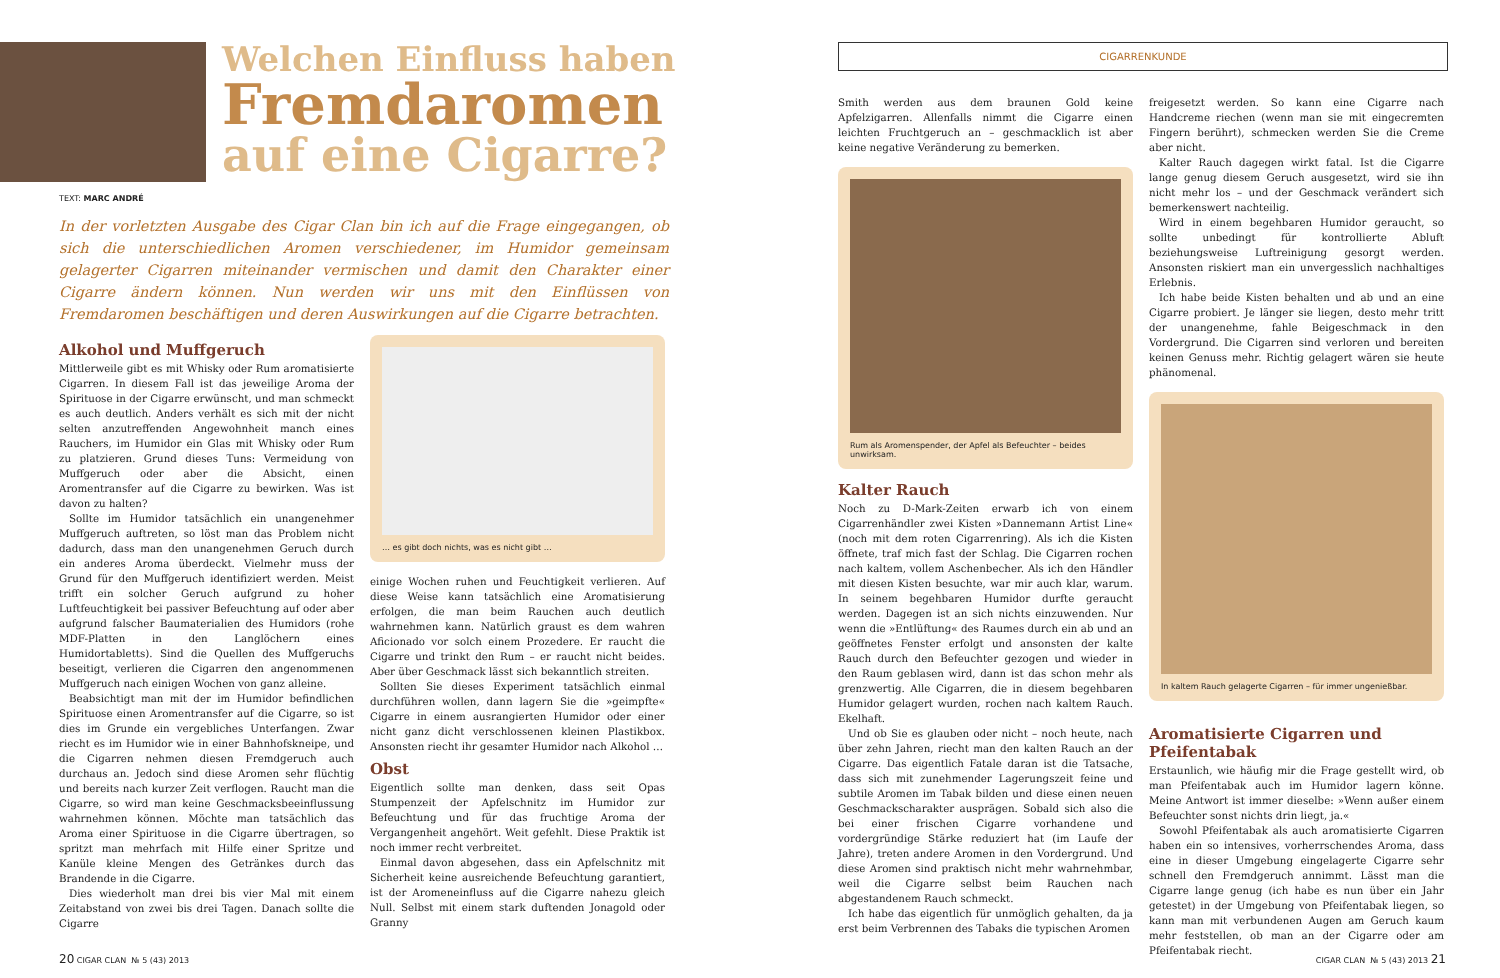Welchen Einfluss haben
Fremdaromen
auf eine Cigarre?
TEXT: MARC ANDRÉ
In der vorletzten Ausgabe des Cigar Clan bin ich auf die Frage eingegangen, ob sich die unterschiedlichen Aromen verschiedener, im Humidor gemeinsam gelagerter Cigarren miteinander vermischen und damit den Charakter einer Cigarre ändern können. Nun werden wir uns mit den Einflüssen von Fremdaromen beschäftigen und deren Auswirkungen auf die Cigarre betrachten.
Alkohol und Muffgeruch
Mittlerweile gibt es mit Whisky oder Rum aromatisierte Cigarren. In diesem Fall ist das jeweilige Aroma der Spirituose in der Cigarre erwünscht, und man schmeckt es auch deutlich. Anders verhält es sich mit der nicht selten anzutreffenden Angewohnheit manch eines Rauchers, im Humidor ein Glas mit Whisky oder Rum zu platzieren. Grund dieses Tuns: Vermeidung von Muffgeruch oder aber die Absicht, einen Aromentransfer auf die Cigarre zu bewirken. Was ist davon zu halten?
Sollte im Humidor tatsächlich ein unangenehmer Muffgeruch auftreten, so löst man das Problem nicht dadurch, dass man den unangenehmen Geruch durch ein anderes Aroma überdeckt. Vielmehr muss der Grund für den Muffgeruch identifiziert werden. Meist trifft ein solcher Geruch aufgrund zu hoher Luftfeuchtigkeit bei passiver Befeuchtung auf oder aber aufgrund falscher Baumaterialien des Humidors (rohe MDF-Platten in den Langlöchern eines Humidortabletts). Sind die Quellen des Muffgeruchs beseitigt, verlieren die Cigarren den angenommenen Muffgeruch nach einigen Wochen von ganz alleine.
Beabsichtigt man mit der im Humidor befindlichen Spirituose einen Aromentransfer auf die Cigarre, so ist dies im Grunde ein vergebliches Unterfangen. Zwar riecht es im Humidor wie in einer Bahnhofskneipe, und die Cigarren nehmen diesen Fremdgeruch auch durchaus an. Jedoch sind diese Aromen sehr flüchtig und bereits nach kurzer Zeit verflogen. Raucht man die Cigarre, so wird man keine Geschmacksbeeinflussung wahrnehmen können. Möchte man tatsächlich das Aroma einer Spirituose in die Cigarre übertragen, so spritzt man mehrfach mit Hilfe einer Spritze und Kanüle kleine Mengen des Getränkes durch das Brandende in die Cigarre.
Dies wiederholt man drei bis vier Mal mit einem Zeitabstand von zwei bis drei Tagen. Danach sollte die Cigarre
… es gibt doch nichts, was es nicht gibt …
einige Wochen ruhen und Feuchtigkeit verlieren. Auf diese Weise kann tatsächlich eine Aromatisierung erfolgen, die man beim Rauchen auch deutlich wahrnehmen kann. Natürlich graust es dem wahren Aficionado vor solch einem Prozedere. Er raucht die Cigarre und trinkt den Rum – er raucht nicht beides. Aber über Geschmack lässt sich bekanntlich streiten.
Sollten Sie dieses Experiment tatsächlich einmal durchführen wollen, dann lagern Sie die »geimpfte« Cigarre in einem ausrangierten Humidor oder einer nicht ganz dicht verschlossenen kleinen Plastikbox. Ansonsten riecht ihr gesamter Humidor nach Alkohol …
Obst
Eigentlich sollte man denken, dass seit Opas Stumpenzeit der Apfelschnitz im Humidor zur Befeuchtung und für das fruchtige Aroma der Vergangenheit angehört. Weit gefehlt. Diese Praktik ist noch immer recht verbreitet.
Einmal davon abgesehen, dass ein Apfelschnitz mit Sicherheit keine ausreichende Befeuchtung garantiert, ist der Aromeneinfluss auf die Cigarre nahezu gleich Null. Selbst mit einem stark duftenden Jonagold oder Granny
20 CIGAR CLAN № 5 (43) 2013
CIGARRENKUNDE
Smith werden aus dem braunen Gold keine Apfelzigarren. Allenfalls nimmt die Cigarre einen leichten Fruchtgeruch an – geschmacklich ist aber keine negative Veränderung zu bemerken.
Rum als Aromenspender, der Apfel als Befeuchter – beides unwirksam.
Kalter Rauch
Noch zu D-Mark-Zeiten erwarb ich von einem Cigarrenhändler zwei Kisten »Dannemann Artist Line« (noch mit dem roten Cigarrenring). Als ich die Kisten öffnete, traf mich fast der Schlag. Die Cigarren rochen nach kaltem, vollem Aschenbecher. Als ich den Händler mit diesen Kisten besuchte, war mir auch klar, warum. In seinem begehbaren Humidor durfte geraucht werden. Dagegen ist an sich nichts einzuwenden. Nur wenn die »Entlüftung« des Raumes durch ein ab und an geöffnetes Fenster erfolgt und ansonsten der kalte Rauch durch den Befeuchter gezogen und wieder in den Raum geblasen wird, dann ist das schon mehr als grenzwertig. Alle Cigarren, die in diesem begehbaren Humidor gelagert wurden, rochen nach kaltem Rauch. Ekelhaft.
Und ob Sie es glauben oder nicht – noch heute, nach über zehn Jahren, riecht man den kalten Rauch an der Cigarre. Das eigentlich Fatale daran ist die Tatsache, dass sich mit zunehmender Lagerungszeit feine und subtile Aromen im Tabak bilden und diese einen neuen Geschmackscharakter ausprägen. Sobald sich also die bei einer frischen Cigarre vorhandene und vordergründige Stärke reduziert hat (im Laufe der Jahre), treten andere Aromen in den Vordergrund. Und diese Aromen sind praktisch nicht mehr wahrnehmbar, weil die Cigarre selbst beim Rauchen nach abgestandenem Rauch schmeckt.
Ich habe das eigentlich für unmöglich gehalten, da ja erst beim Verbrennen des Tabaks die typischen Aromen
freigesetzt werden. So kann eine Cigarre nach Handcreme riechen (wenn man sie mit eingecremten Fingern berührt), schmecken werden Sie die Creme aber nicht.
Kalter Rauch dagegen wirkt fatal. Ist die Cigarre lange genug diesem Geruch ausgesetzt, wird sie ihn nicht mehr los – und der Geschmack verändert sich bemerkenswert nachteilig.
Wird in einem begehbaren Humidor geraucht, so sollte unbedingt für kontrollierte Abluft beziehungsweise Luftreinigung gesorgt werden. Ansonsten riskiert man ein unvergesslich nachhaltiges Erlebnis.
Ich habe beide Kisten behalten und ab und an eine Cigarre probiert. Je länger sie liegen, desto mehr tritt der unangenehme, fahle Beigeschmack in den Vordergrund. Die Cigarren sind verloren und bereiten keinen Genuss mehr. Richtig gelagert wären sie heute phänomenal.
In kaltem Rauch gelagerte Cigarren – für immer ungenießbar.
Aromatisierte Cigarren und Pfeifentabak
Erstaunlich, wie häufig mir die Frage gestellt wird, ob man Pfeifentabak auch im Humidor lagern könne. Meine Antwort ist immer dieselbe: »Wenn außer einem Befeuchter sonst nichts drin liegt, ja.«
Sowohl Pfeifentabak als auch aromatisierte Cigarren haben ein so intensives, vorherrschendes Aroma, dass eine in dieser Umgebung eingelagerte Cigarre sehr schnell den Fremdgeruch annimmt. Lässt man die Cigarre lange genug (ich habe es nun über ein Jahr getestet) in der Umgebung von Pfeifentabak liegen, so kann man mit verbundenen Augen am Geruch kaum mehr feststellen, ob man an der Cigarre oder am Pfeifentabak riecht.
CIGAR CLAN № 5 (43) 2013 21